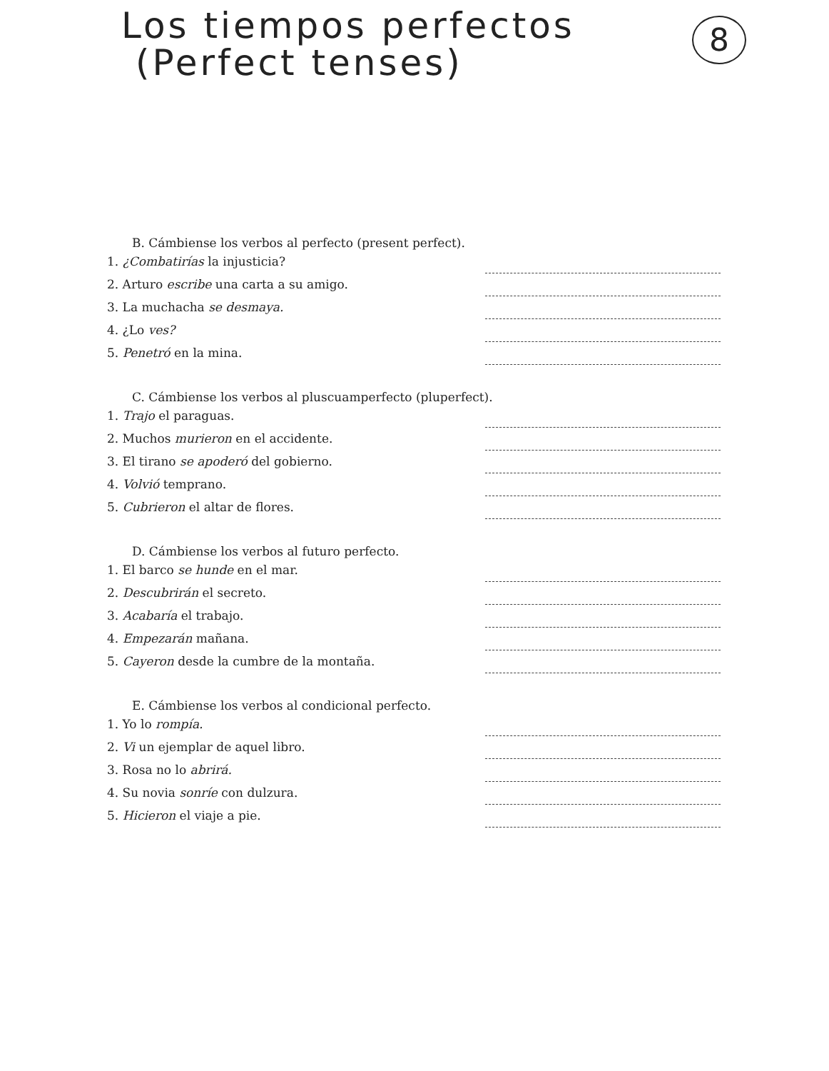Los tiempos perfectos
(Perfect tenses)
8
B. Cámbiense los verbos al perfecto (present perfect).
1. ¿Combatirías la injusticia?
2. Arturo escribe una carta a su amigo.
3. La muchacha se desmaya.
4. ¿Lo ves?
5. Penetró en la mina.
C. Cámbiense los verbos al pluscuamperfecto (pluperfect).
1. Trajo el paraguas.
2. Muchos murieron en el accidente.
3. El tirano se apoderó del gobierno.
4. Volvió temprano.
5. Cubrieron el altar de flores.
D. Cámbiense los verbos al futuro perfecto.
1. El barco se hunde en el mar.
2. Descubrirán el secreto.
3. Acabaría el trabajo.
4. Empezarán mañana.
5. Cayeron desde la cumbre de la montaña.
E. Cámbiense los verbos al condicional perfecto.
1. Yo lo rompía.
2. Vi un ejemplar de aquel libro.
3. Rosa no lo abrirá.
4. Su novia sonríe con dulzura.
5. Hicieron el viaje a pie.